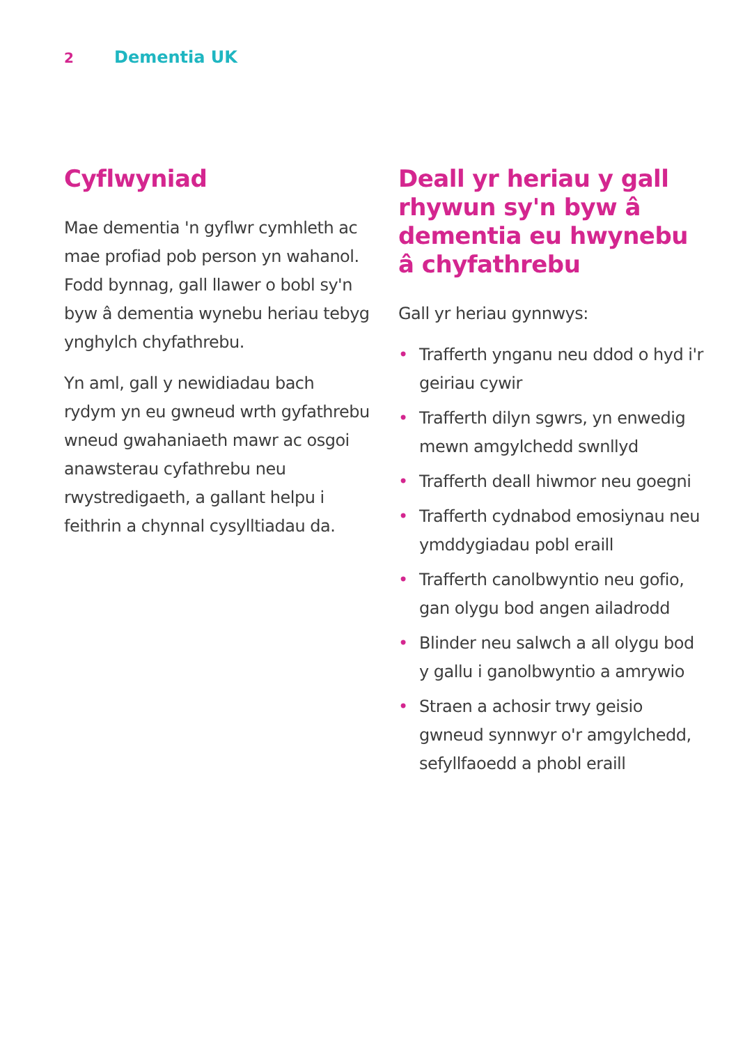2
Dementia UK
Cyflwyniad
Mae dementia 'n gyflwr cymhleth ac mae profiad pob person yn wahanol. Fodd bynnag, gall llawer o bobl sy'n byw â dementia wynebu heriau tebyg ynghylch chyfathrebu.
Yn aml, gall y newidiadau bach rydym yn eu gwneud wrth gyfathrebu wneud gwahaniaeth mawr ac osgoi anawsterau cyfathrebu neu rwystredigaeth, a gallant helpu i feithrin a chynnal cysylltiadau da.
Deall yr heriau y gall rhywun sy'n byw â dementia eu hwynebu â chyfathrebu
Gall yr heriau gynnwys:
• Trafferth ynganu neu ddod o hyd i'r geiriau cywir
• Trafferth dilyn sgwrs, yn enwedig mewn amgylchedd swnllyd
• Trafferth deall hiwmor neu goegni
• Trafferth cydnabod emosiynau neu ymddygiadau pobl eraill
• Trafferth canolbwyntio neu gofio, gan olygu bod angen ailadrodd
• Blinder neu salwch a all olygu bod y gallu i ganolbwyntio a amrywio
• Straen a achosir trwy geisio gwneud synnwyr o'r amgylchedd, sefyllfaoedd a phobl eraill